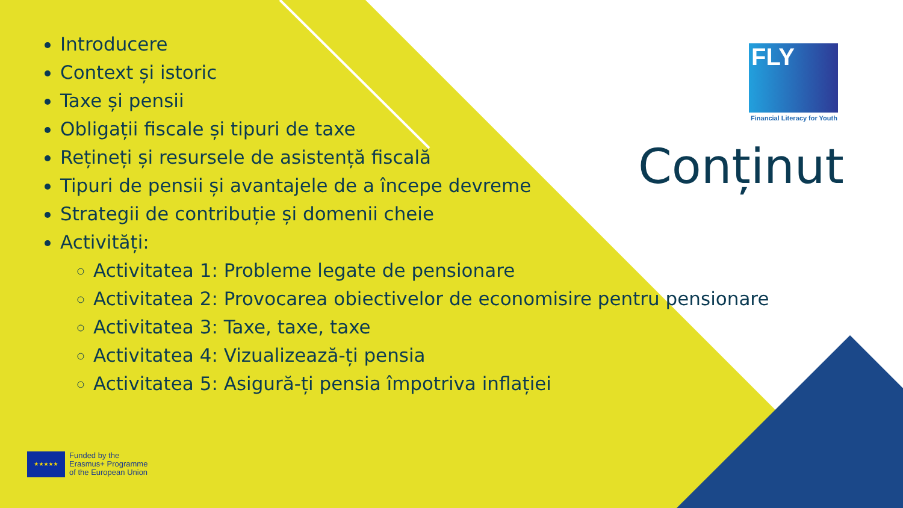Introducere
Context și istoric
Taxe și pensii
Obligații fiscale și tipuri de taxe
Rețineți și resursele de asistență fiscală
Tipuri de pensii și avantajele de a începe devreme
Strategii de contribuție și domenii cheie
Activități:
Activitatea 1: Probleme legate de pensionare
Activitatea 2: Provocarea obiectivelor de economisire pentru pensionare
Activitatea 3: Taxe, taxe, taxe
Activitatea 4: Vizualizează-ți pensia
Activitatea 5: Asigură-ți pensia împotriva inflației
FLY
Financial Literacy for Youth
Conținut
★★★★★
Funded by the
Erasmus+ Programme
of the European Union